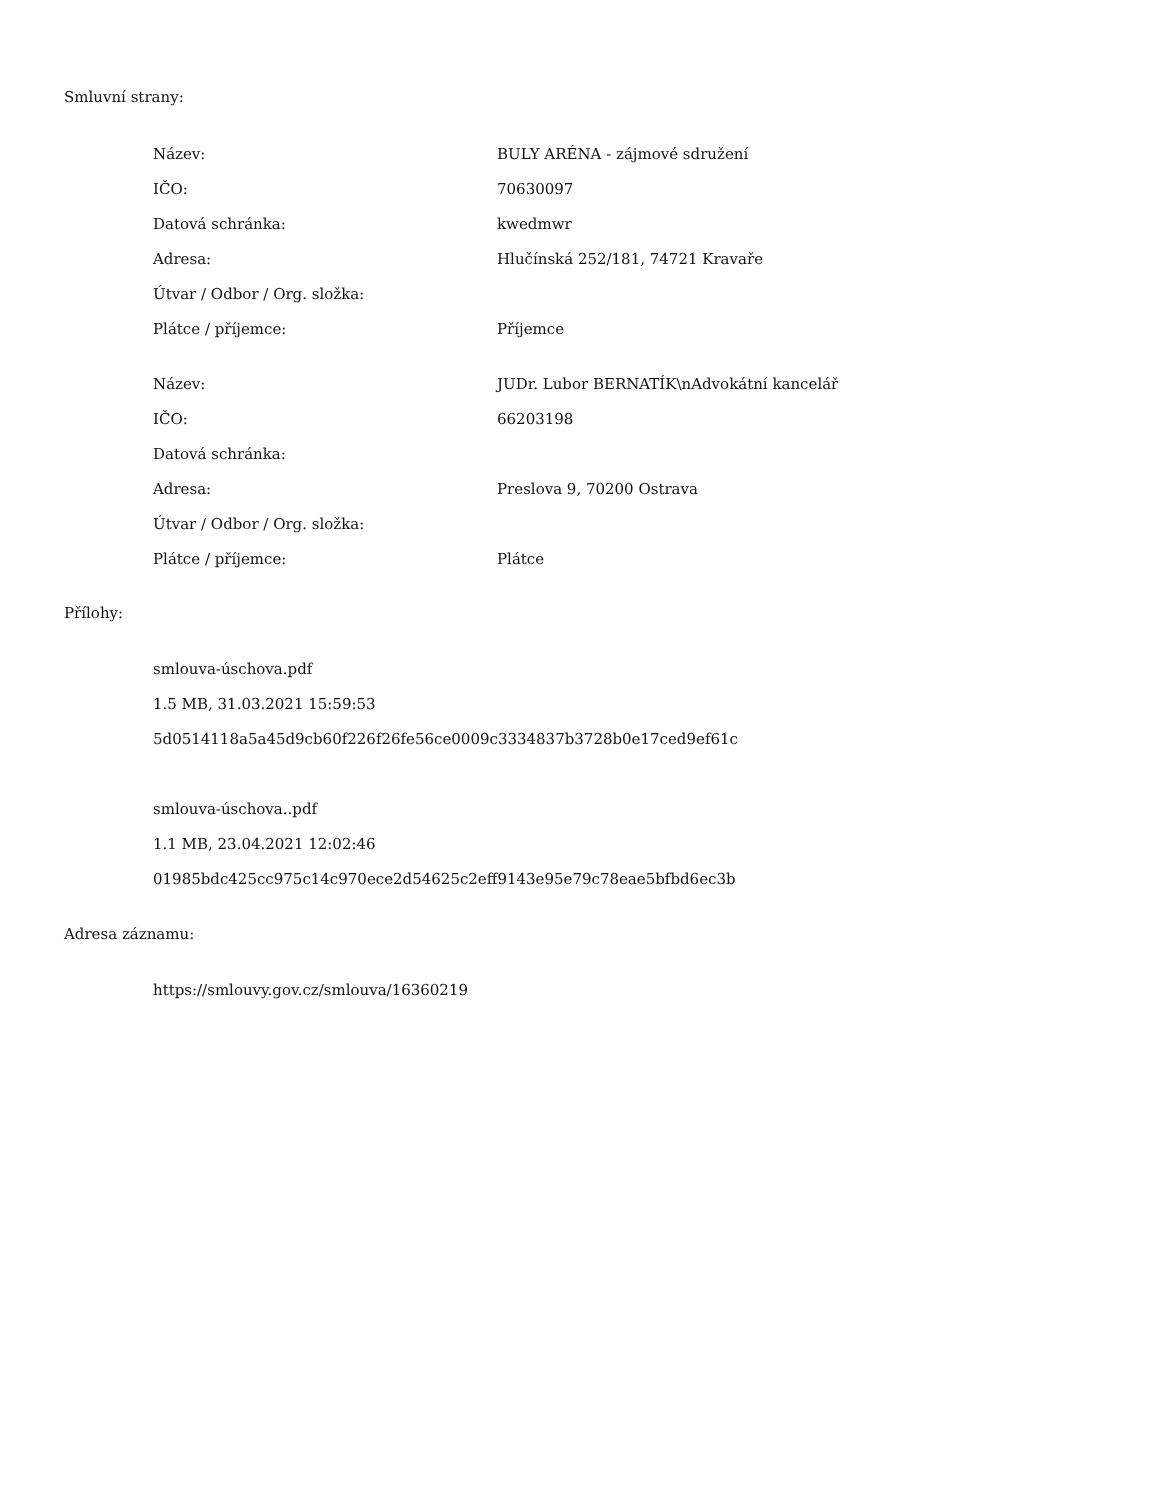Smluvní strany:
| Název: | BULY ARÉNA - zájmové sdružení |
| IČO: | 70630097 |
| Datová schránka: | kwedmwr |
| Adresa: | Hlučínská 252/181, 74721 Kravaře |
| Útvar / Odbor / Org. složka: | |
| Plátce / příjemce: | Příjemce |
| Název: | JUDr. Lubor BERNATÍK\nAdvokátní kancelář |
| IČO: | 66203198 |
| Datová schránka: | |
| Adresa: | Preslova 9, 70200 Ostrava |
| Útvar / Odbor / Org. složka: | |
| Plátce / příjemce: | Plátce |
Přílohy:
smlouva-úschova.pdf
1.5 MB, 31.03.2021 15:59:53
5d0514118a5a45d9cb60f226f26fe56ce0009c3334837b3728b0e17ced9ef61c
smlouva-úschova..pdf
1.1 MB, 23.04.2021 12:02:46
01985bdc425cc975c14c970ece2d54625c2eff9143e95e79c78eae5bfbd6ec3b
Adresa záznamu:
https://smlouvy.gov.cz/smlouva/16360219